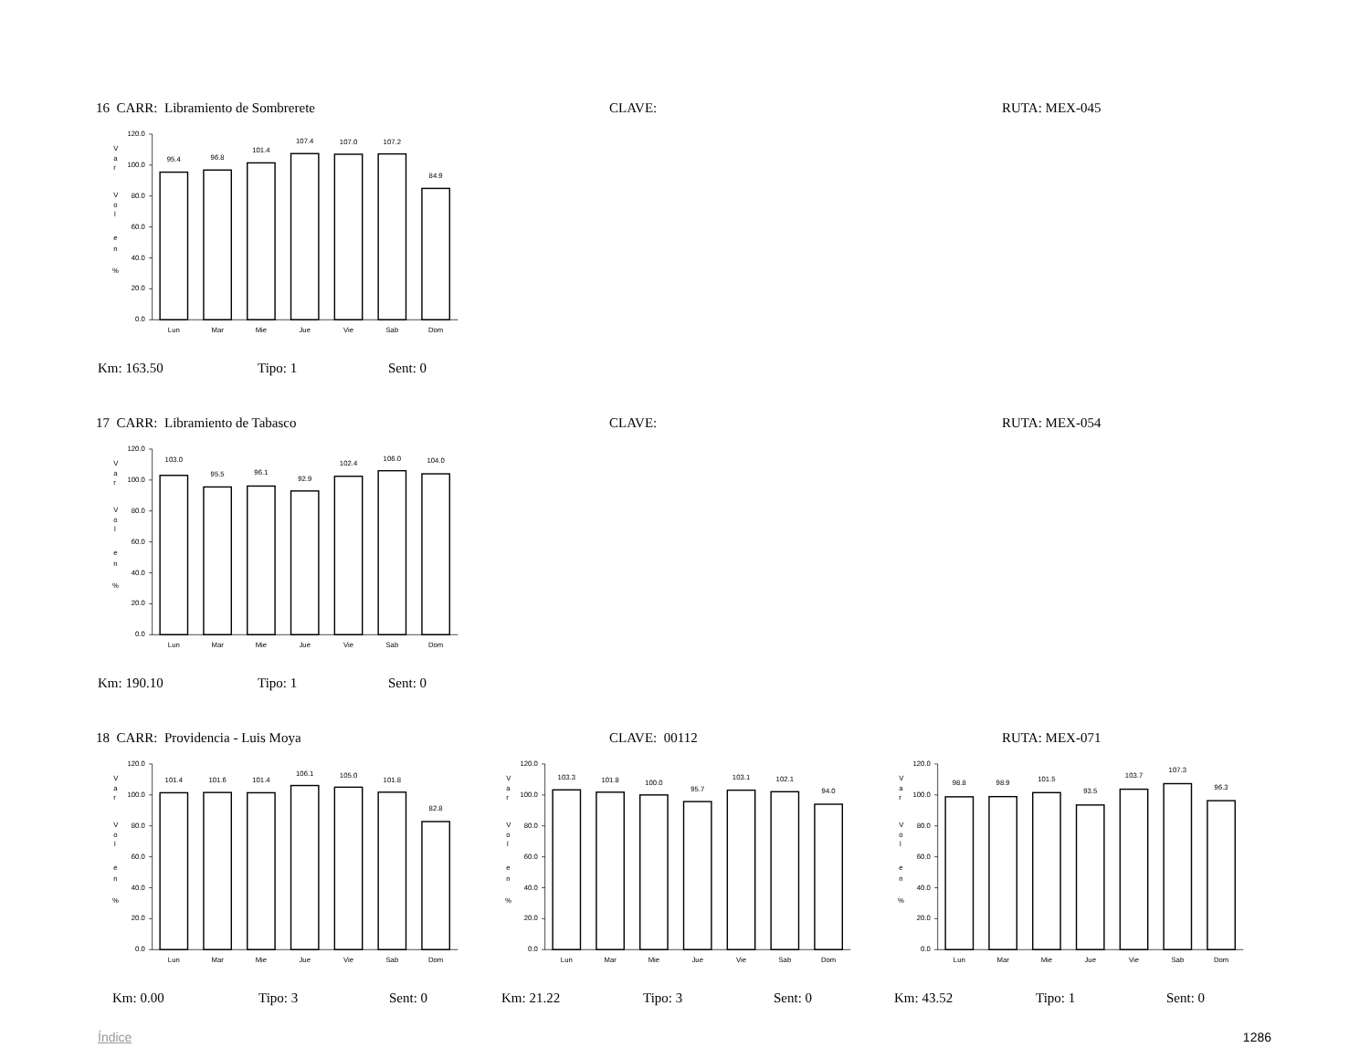16 CARR: Libramiento de Sombrerete CLAVE: RUTA: MEX-045
V
a
r
V
o
l
e
n
%
120.0
100.0
80.0
60.0
40.0
20.0
0.0
95.4
96.8
101.4
107.4
107.0
107.2
84.9
Lun
Mar
Mie
Jue
Vie
Sab
Dom
Km: 163.50 Tipo: 1 Sent: 0
17 CARR: Libramiento de Tabasco CLAVE: RUTA: MEX-054
V
a
r
V
o
l
e
n
%
120.0
100.0
80.0
60.0
40.0
20.0
0.0
103.0
95.5
96.1
92.9
102.4
106.0
104.0
Lun
Mar
Mie
Jue
Vie
Sab
Dom
Km: 190.10 Tipo: 1 Sent: 0
18 CARR: Providencia - Luis Moya CLAVE: 00112 RUTA: MEX-071
V
a
r
V
o
l
e
n
%
120.0
100.0
80.0
60.0
40.0
20.0
0.0
101.4
101.6
101.4
106.1
105.0
101.8
82.8
Lun
Mar
Mie
Jue
Vie
Sab
Dom
Km: 0.00 Tipo: 3 Sent: 0
V
a
r
V
o
l
e
n
%
120.0
100.0
80.0
60.0
40.0
20.0
0.0
103.3
101.8
100.0
95.7
103.1
102.1
94.0
Lun
Mar
Mie
Jue
Vie
Sab
Dom
Km: 21.22 Tipo: 3 Sent: 0
V
a
r
V
o
l
e
n
%
120.0
100.0
80.0
60.0
40.0
20.0
0.0
98.8
98.9
101.5
93.5
103.7
107.3
96.3
Lun
Mar
Mie
Jue
Vie
Sab
Dom
Km: 43.52 Tipo: 1 Sent: 0
Índice 1286